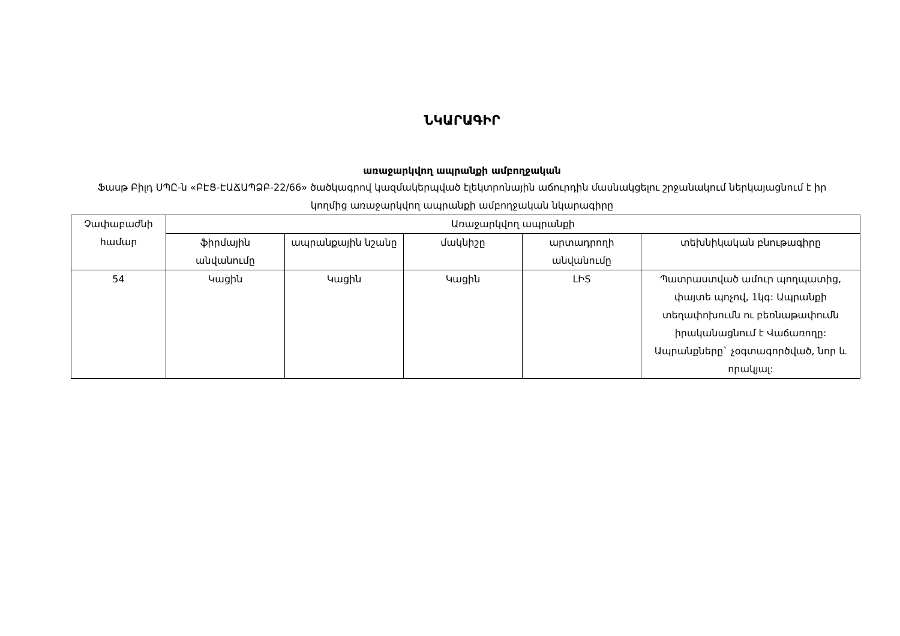ՆԿԱՐԱԳԻՐ
առաջարկվող ապրանքի ամբողջական
Ֆասթ Բիլդ ՍՊԸ-ն «ԲԷՑ-ԷԱՃԱՊՁԲ-22/66» ծածկագրով կազմակերպված էլեկտրոնային աճուրդին մասնակցելու շրջանակում ներկայացնում է իր կողմից առաջարկվող ապրանքի ամբողջական նկարագիրը
| Չափաբաժնի համար | Առաջարկվող ապրանքի | | | | |
| --- | --- | --- | --- | --- | --- |
| | ֆիրմային անվանումը | ապրանքային նշանը | մակնիշը | արտադրողի անվանումը | տեխնիկական բնութագիրը |
| 54 | Կացին | Կացին | Կացին | LԻS | Պատրաստված ամուր պողպատից, փայտե պոչով, 1կգ: Ապրանքի տեղափոխումն ու բեռնաթափումն իրականացնում է Վաճառողը: Ապրանքները` չօգտագործված, նոր և որակյալ: |